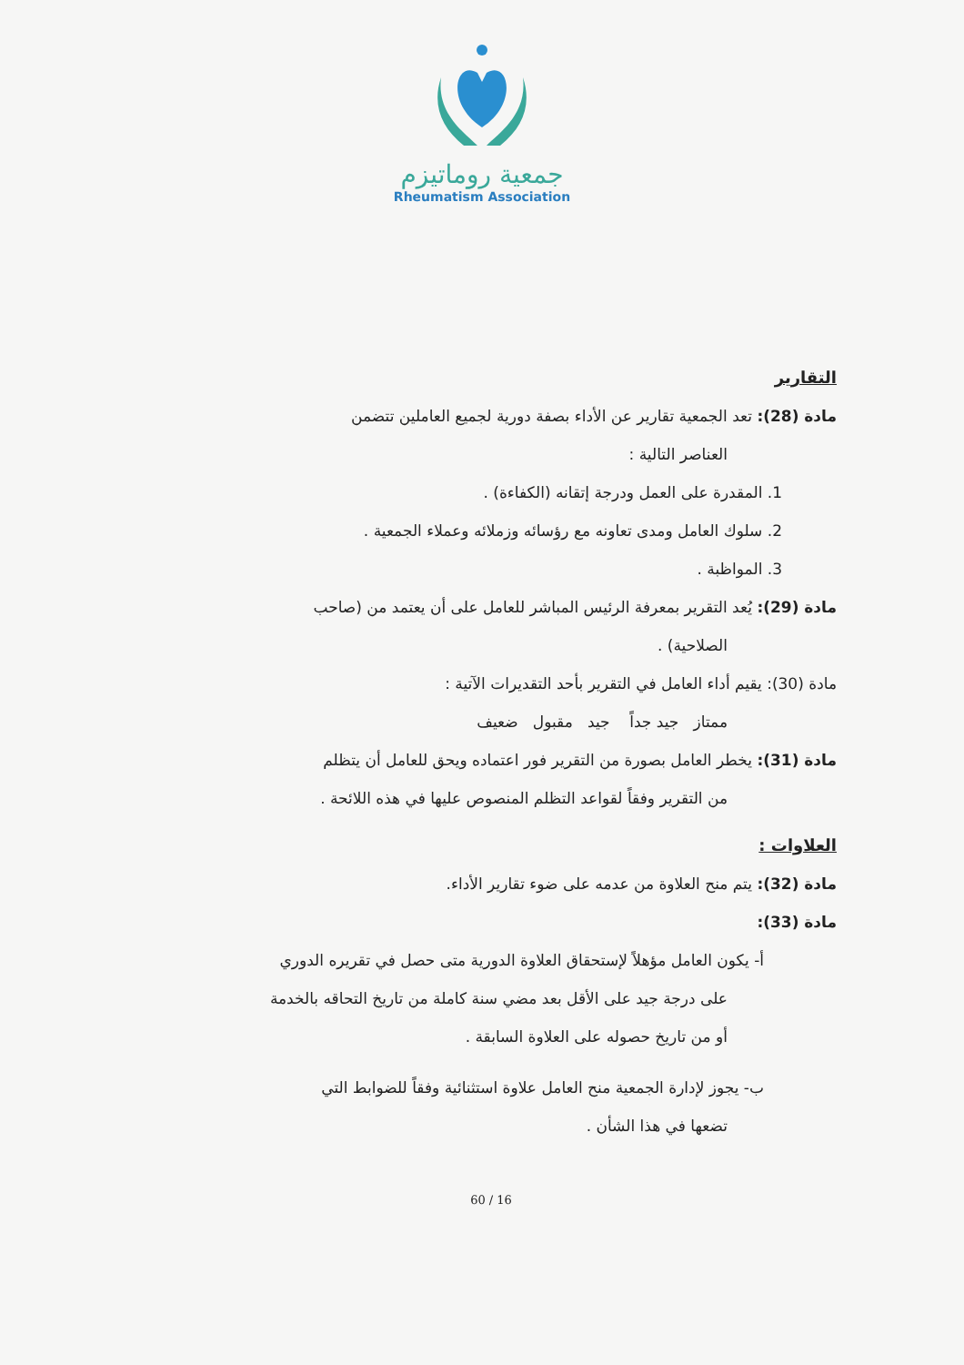جمعية روماتيزم
Rheumatism Association
التقارير
مادة (28): تعد الجمعية تقارير عن الأداء بصفة دورية لجميع العاملين تتضمن
العناصر التالية :
1. المقدرة على العمل ودرجة إتقانه (الكفاءة) .
2. سلوك العامل ومدى تعاونه مع رؤسائه وزملائه وعملاء الجمعية .
3. المواظبة .
مادة (29): يُعد التقرير بمعرفة الرئيس المباشر للعامل على أن يعتمد من (صاحب
الصلاحية) .
مادة (30): يقيم أداء العامل في التقرير بأحد التقديرات الآتية :
ممتاز جيد جداً جيد مقبول ضعيف
مادة (31): يخطر العامل بصورة من التقرير فور اعتماده ويحق للعامل أن يتظلم
من التقرير وفقاً لقواعد التظلم المنصوص عليها في هذه اللائحة .
العلاوات :
مادة (32): يتم منح العلاوة من عدمه على ضوء تقارير الأداء.
مادة (33):
أ- يكون العامل مؤهلاً لإستحقاق العلاوة الدورية متى حصل في تقريره الدوري
على درجة جيد على الأقل بعد مضي سنة كاملة من تاريخ التحاقه بالخدمة
أو من تاريخ حصوله على العلاوة السابقة .
ب- يجوز لإدارة الجمعية منح العامل علاوة استثنائية وفقاً للضوابط التي
تضعها في هذا الشأن .
60 / 16